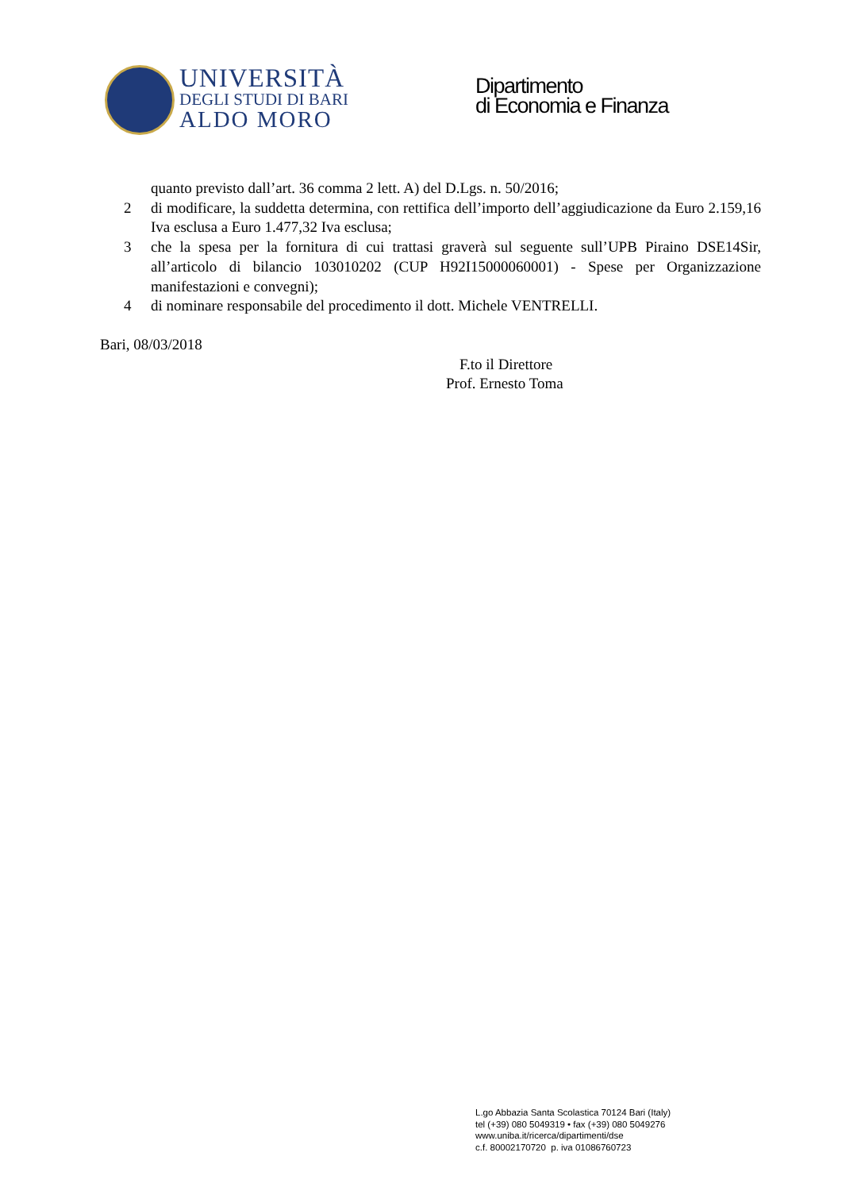UNIVERSITÀ
DEGLI STUDI DI BARI
ALDO MORO
Dipartimento
di Economia e Finanza
quanto previsto dall’art. 36 comma 2 lett. A) del D.Lgs. n. 50/2016;
2 di modificare, la suddetta determina, con rettifica dell’importo dell’aggiudicazione da Euro 2.159,16 Iva esclusa a Euro 1.477,32 Iva esclusa;
3 che la spesa per la fornitura di cui trattasi graverà sul seguente sull’UPB Piraino DSE14Sir, all’articolo di bilancio 103010202 (CUP H92I15000060001) - Spese per Organizzazione manifestazioni e convegni);
4 di nominare responsabile del procedimento il dott. Michele VENTRELLI.
Bari, 08/03/2018
F.to il Direttore
Prof. Ernesto Toma
L.go Abbazia Santa Scolastica 70124 Bari (Italy)
tel (+39) 080 5049319 • fax (+39) 080 5049276
www.uniba.it/ricerca/dipartimenti/dse
c.f. 80002170720 p. iva 01086760723